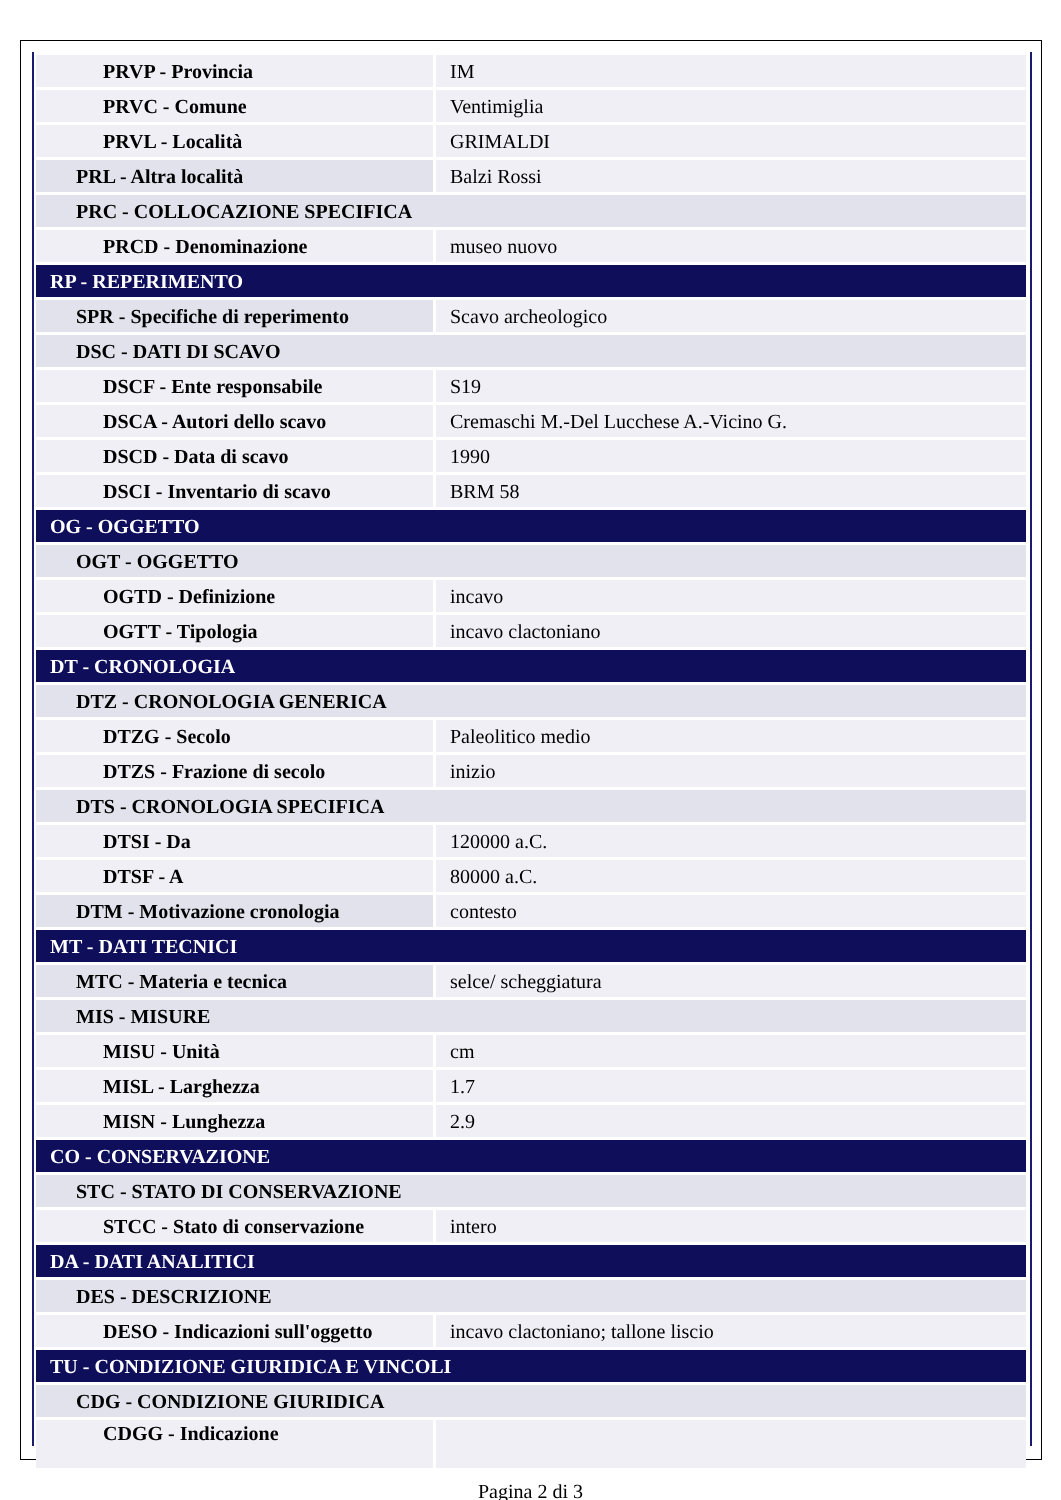| PRVP - Provincia | IM |
| PRVC - Comune | Ventimiglia |
| PRVL - Località | GRIMALDI |
| PRL - Altra località | Balzi Rossi |
| PRC - COLLOCAZIONE SPECIFICA | |
| PRCD - Denominazione | museo nuovo |
| RP - REPERIMENTO | |
| SPR - Specifiche di reperimento | Scavo archeologico |
| DSC - DATI DI SCAVO | |
| DSCF - Ente responsabile | S19 |
| DSCA - Autori dello scavo | Cremaschi M.-Del Lucchese A.-Vicino G. |
| DSCD - Data di scavo | 1990 |
| DSCI - Inventario di scavo | BRM 58 |
| OG - OGGETTO | |
| OGT - OGGETTO | |
| OGTD - Definizione | incavo |
| OGTT - Tipologia | incavo clactoniano |
| DT - CRONOLOGIA | |
| DTZ - CRONOLOGIA GENERICA | |
| DTZG - Secolo | Paleolitico medio |
| DTZS - Frazione di secolo | inizio |
| DTS - CRONOLOGIA SPECIFICA | |
| DTSI - Da | 120000 a.C. |
| DTSF - A | 80000 a.C. |
| DTM - Motivazione cronologia | contesto |
| MT - DATI TECNICI | |
| MTC - Materia e tecnica | selce/ scheggiatura |
| MIS - MISURE | |
| MISU - Unità | cm |
| MISL - Larghezza | 1.7 |
| MISN - Lunghezza | 2.9 |
| CO - CONSERVAZIONE | |
| STC - STATO DI CONSERVAZIONE | |
| STCC - Stato di conservazione | intero |
| DA - DATI ANALITICI | |
| DES - DESCRIZIONE | |
| DESO - Indicazioni sull'oggetto | incavo clactoniano; tallone liscio |
| TU - CONDIZIONE GIURIDICA E VINCOLI | |
| CDG - CONDIZIONE GIURIDICA | |
| CDGG - Indicazione | |
Pagina 2 di 3